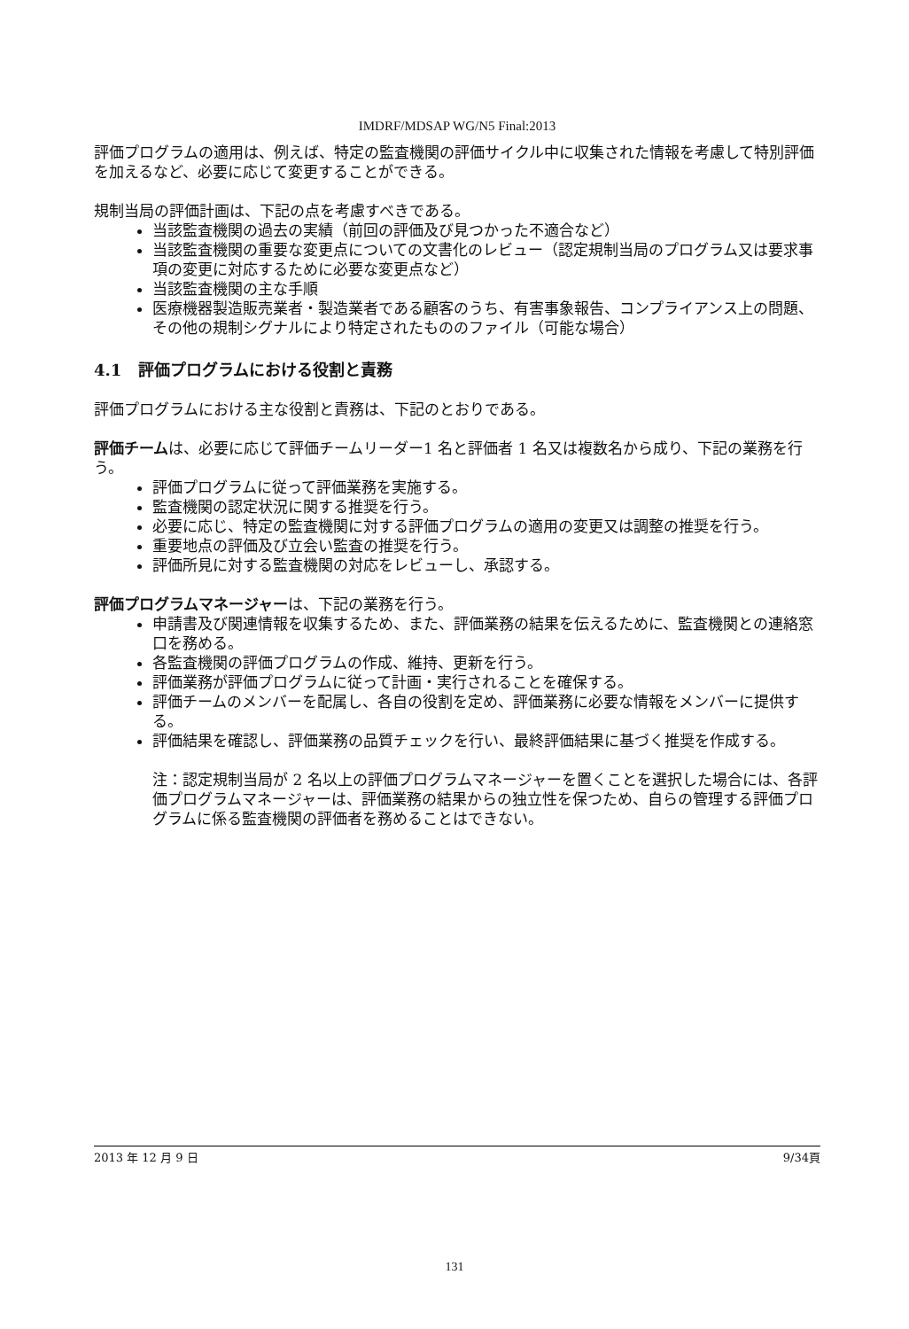IMDRF/MDSAP WG/N5 Final:2013
評価プログラムの適用は、例えば、特定の監査機関の評価サイクル中に収集された情報を考慮して特別評価を加えるなど、必要に応じて変更することができる。
規制当局の評価計画は、下記の点を考慮すべきである。
当該監査機関の過去の実績（前回の評価及び見つかった不適合など）
当該監査機関の重要な変更点についての文書化のレビュー（認定規制当局のプログラム又は要求事項の変更に対応するために必要な変更点など）
当該監査機関の主な手順
医療機器製造販売業者・製造業者である顧客のうち、有害事象報告、コンプライアンス上の問題、その他の規制シグナルにより特定されたもののファイル（可能な場合）
4.1 評価プログラムにおける役割と責務
評価プログラムにおける主な役割と責務は、下記のとおりである。
評価チームは、必要に応じて評価チームリーダー1 名と評価者 1 名又は複数名から成り、下記の業務を行う。
評価プログラムに従って評価業務を実施する。
監査機関の認定状況に関する推奨を行う。
必要に応じ、特定の監査機関に対する評価プログラムの適用の変更又は調整の推奨を行う。
重要地点の評価及び立会い監査の推奨を行う。
評価所見に対する監査機関の対応をレビューし、承認する。
評価プログラムマネージャーは、下記の業務を行う。
申請書及び関連情報を収集するため、また、評価業務の結果を伝えるために、監査機関との連絡窓口を務める。
各監査機関の評価プログラムの作成、維持、更新を行う。
評価業務が評価プログラムに従って計画・実行されることを確保する。
評価チームのメンバーを配属し、各自の役割を定め、評価業務に必要な情報をメンバーに提供する。
評価結果を確認し、評価業務の品質チェックを行い、最終評価結果に基づく推奨を作成する。
注：認定規制当局が 2 名以上の評価プログラムマネージャーを置くことを選択した場合には、各評価プログラムマネージャーは、評価業務の結果からの独立性を保つため、自らの管理する評価プログラムに係る監査機関の評価者を務めることはできない。
2013 年 12 月 9 日 9/34頁
131